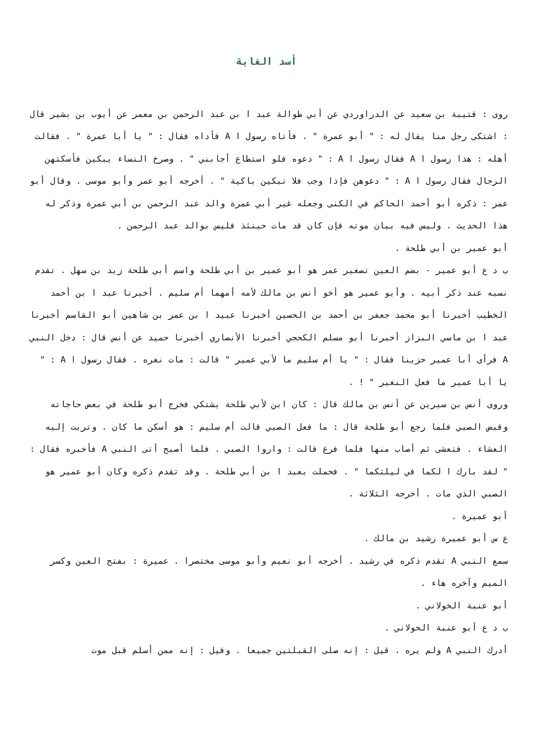أسد الغابة
روى : قتيبة بن سعيد عن الدراوردي عن أبي طوالة عبد ا بن عبد الرحمن بن معمر عن أيوب بن بشير قال : اشتكى رجل منا يقال له : " أبو عمرة " . فأتاه رسول ا A فأداه فقال : " يا أبا عمرة " . فقالت أهله : هذا رسول ا A فقال رسول ا A : " دعوه فلو استطاع أجابني " . وصرخ النساء يبكين فأسكتهن الرجال فقال رسول ا A : " دعوهن فإذا وجب فلا تبكين باكية " . أخرجه أبو عمر وأبو موسى . وقال أبو عمر : ذكره أبو أحمد الحاكم في الكنى وجعله غير أبي عمرة والد عبد الرحمن بن أبي عمرة وذكر له هذا الحديث . وليس فيه بيان موته فإن كان قد مات حينئذ فليس بوالد عبد الرحمن .
أبو عمير بن أبي طلحة .
ب د ع أبو عمير - بضم العين تصغير عمر هو أبو عمير بن أبي طلحة واسم أبي طلحة زيد بن سهل . تقدم نسبه عند ذكر أبيه . وأبو عمير هو أخو أنس بن مالك لأمه أمهما أم سليم . أخبرنا عبد ا بن أحمد الخطيب أخبرنا أبو محمد جعفر بن أحمد بن الحسين أخبرنا عبيد ا بن عمر بن شاهين أبو القاسم أخبرنا عبد ا بن ماسي البزاز أخبرنا أبو مسلم الكحجي أخبرنا الأنصاري أخبرنا حميد عن أنس قال : دخل النبي A فرأى أبا عمير حزينا فقال : " يا أم سليم ما لأبي عمير " قالت : مات نغره . فقال رسول ا A : " يا أبا عمير ما فعل النغير " ! .
وروى أنس بن سيرين عن أنس بن مالك قال : كان ابن لأبي طلحة يشتكي فخرج أبو طلحة في بعض حاجاته وقبض الصبي فلما رجع أبو طلحة قال : ما فعل الصبي قالت أم سليم : هو أسكن ما كان . وتربت إليه العشاء . فتعشى ثم أصاب منها فلما فرغ قالت : واروا الصبي . فلما أصبح أتى النبي A فأخبره فقال : " لقد بارك ا لكما في ليلتكما " . فحملت بعبد ا بن أبي طلحة . وقد تقدم ذكره وكان أبو عمير هو الصبي الذي مات . أخرجه الثلاثة .
أبو عميرة .
ع س أبو عميرة رشيد بن مالك .
سمع النبي A تقدم ذكره في رشيد . أخرجه أبو نعيم وأبو موسى مختصرا . عميرة : بفتح العين وكسر الميم وآخره هاء .
أبو عنبة الخولاني .
ب د ع أبو عنبة الخولاني .
أدرك النبي A ولم يره . قيل : إنه صلى القبلتين جميعا . وقيل : إنه ممن أسلم قبل موت